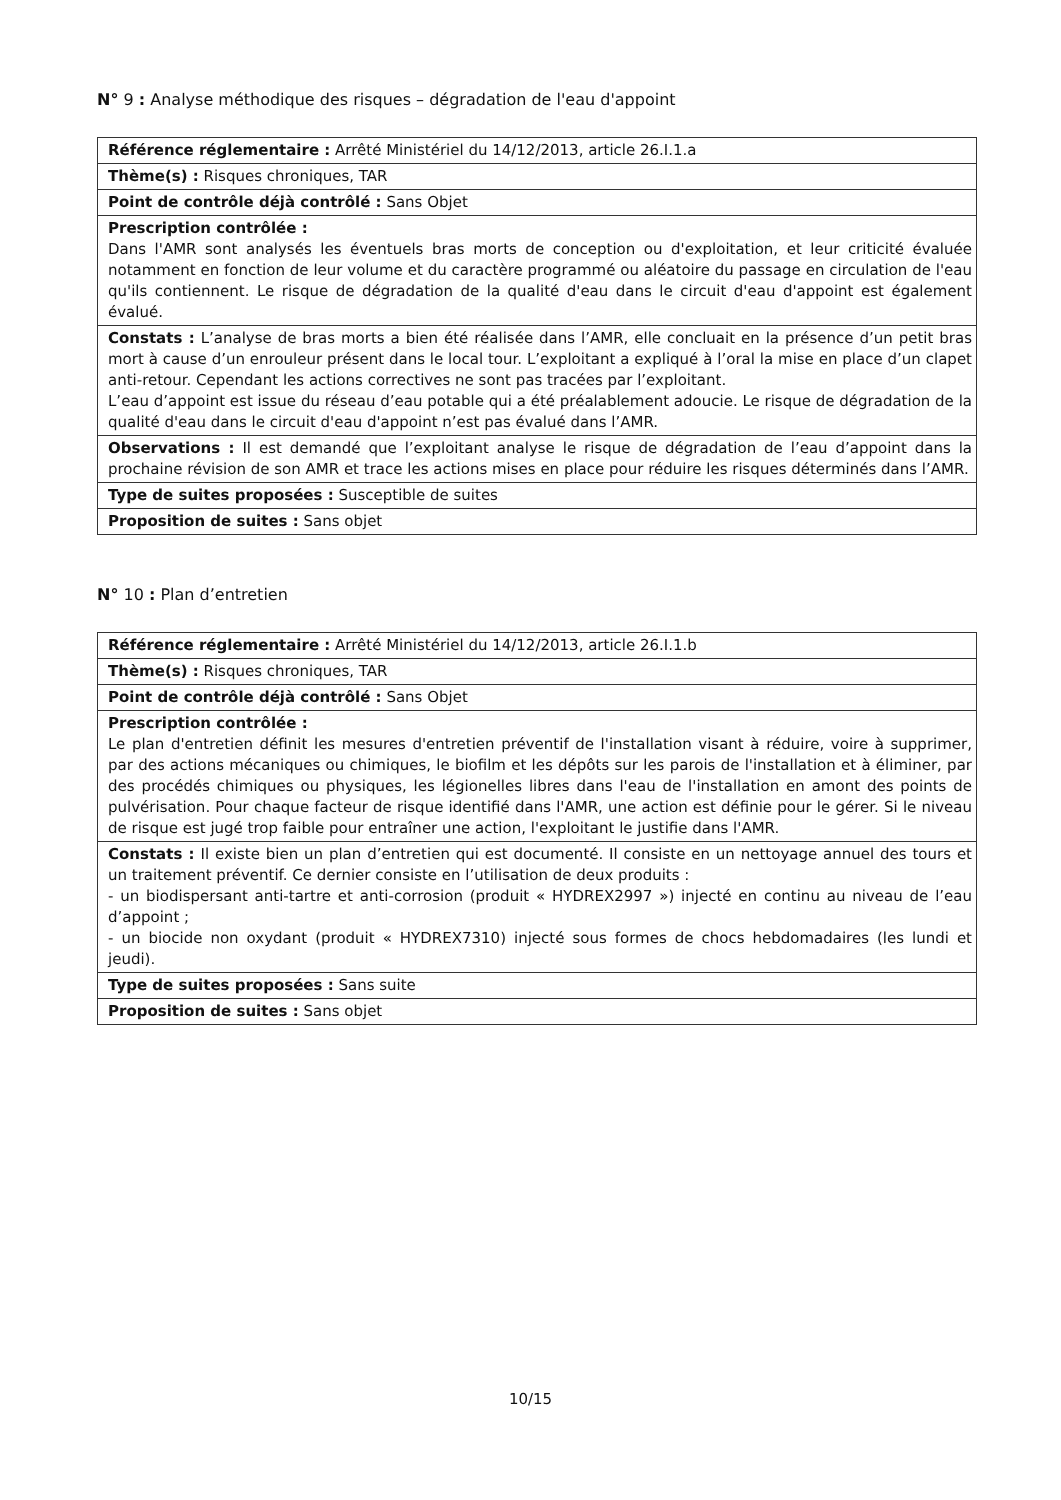N° 9 : Analyse méthodique des risques – dégradation de l'eau d'appoint
| Référence réglementaire : Arrêté Ministériel du 14/12/2013, article 26.I.1.a |
| Thème(s) : Risques chroniques, TAR |
| Point de contrôle déjà contrôlé : Sans Objet |
| Prescription contrôlée : Dans l'AMR sont analysés les éventuels bras morts de conception ou d'exploitation, et leur criticité évaluée notamment en fonction de leur volume et du caractère programmé ou aléatoire du passage en circulation de l'eau qu'ils contiennent. Le risque de dégradation de la qualité d'eau dans le circuit d'eau d'appoint est également évalué. |
| Constats : L’analyse de bras morts a bien été réalisée dans l’AMR, elle concluait en la présence d’un petit bras mort à cause d’un enrouleur présent dans le local tour. L’exploitant a expliqué à l’oral la mise en place d’un clapet anti-retour. Cependant les actions correctives ne sont pas tracées par l’exploitant. L’eau d’appoint est issue du réseau d’eau potable qui a été préalablement adoucie. Le risque de dégradation de la qualité d'eau dans le circuit d'eau d'appoint n’est pas évalué dans l’AMR. |
| Observations : Il est demandé que l’exploitant analyse le risque de dégradation de l’eau d’appoint dans la prochaine révision de son AMR et trace les actions mises en place pour réduire les risques déterminés dans l’AMR. |
| Type de suites proposées : Susceptible de suites |
| Proposition de suites : Sans objet |
N° 10 : Plan d’entretien
| Référence réglementaire : Arrêté Ministériel du 14/12/2013, article 26.I.1.b |
| Thème(s) : Risques chroniques, TAR |
| Point de contrôle déjà contrôlé : Sans Objet |
| Prescription contrôlée : Le plan d'entretien définit les mesures d'entretien préventif de l'installation visant à réduire, voire à supprimer, par des actions mécaniques ou chimiques, le biofilm et les dépôts sur les parois de l'installation et à éliminer, par des procédés chimiques ou physiques, les légionelles libres dans l'eau de l'installation en amont des points de pulvérisation. Pour chaque facteur de risque identifié dans l'AMR, une action est définie pour le gérer. Si le niveau de risque est jugé trop faible pour entraîner une action, l'exploitant le justifie dans l'AMR. |
| Constats : Il existe bien un plan d’entretien qui est documenté. Il consiste en un nettoyage annuel des tours et un traitement préventif. Ce dernier consiste en l’utilisation de deux produits : - un biodispersant anti-tartre et anti-corrosion (produit « HYDREX2997 ») injecté en continu au niveau de l’eau d’appoint ; - un biocide non oxydant (produit « HYDREX7310) injecté sous formes de chocs hebdomadaires (les lundi et jeudi). |
| Type de suites proposées : Sans suite |
| Proposition de suites : Sans objet |
10/15